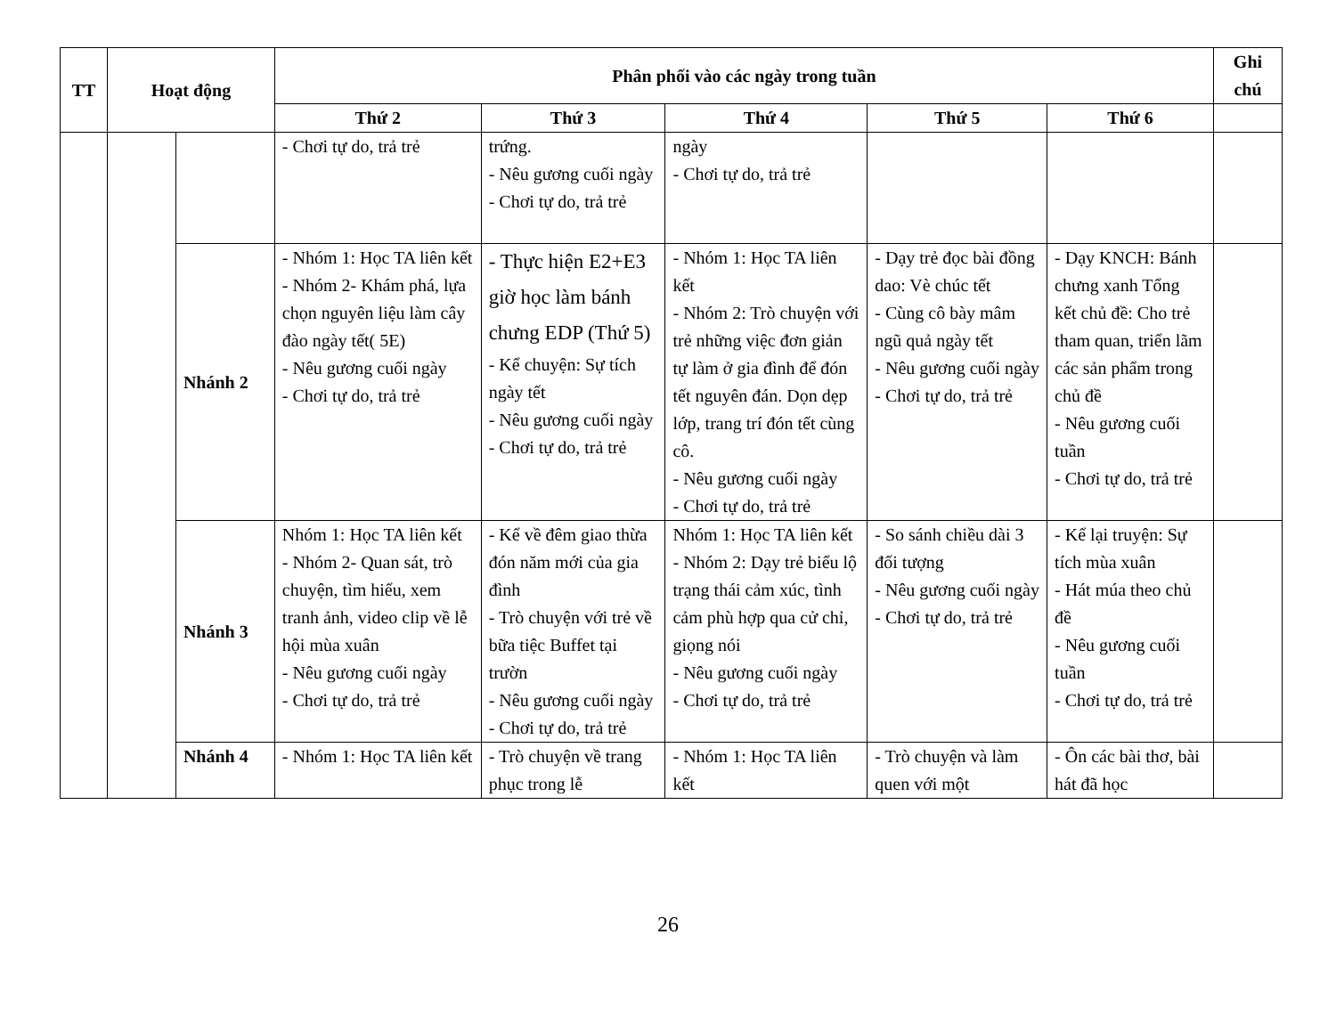| TT | Hoạt động | | Phân phối vào các ngày trong tuần | | | | | Ghi chú |
| --- | --- | --- | --- | --- | --- | --- | --- | --- |
| | | | Thứ 2 | Thứ 3 | Thứ 4 | Thứ 5 | Thứ 6 | |
| | | | - Chơi tự do, trả trẻ | trứng. - Nêu gương cuối ngày - Chơi tự do, trả trẻ | ngày - Chơi tự do, trả trẻ | | | |
| | | Nhánh 2 | - Nhóm 1: Học TA liên kết - Nhóm 2- Khám phá, lựa chọn nguyên liệu làm cây đào ngày tết( 5E) - Nêu gương cuối ngày - Chơi tự do, trả trẻ | - Thực hiện E2+E3 giờ học làm bánh chưng EDP (Thứ 5) - Kể chuyện: Sự tích ngày tết - Nêu gương cuối ngày - Chơi tự do, trả trẻ | - Nhóm 1: Học TA liên kết - Nhóm 2: Trò chuyện với trẻ những việc đơn giản tự làm ở gia đình để đón tết nguyên đán. Dọn dẹp lớp, trang trí đón tết cùng cô. - Nêu gương cuối ngày - Chơi tự do, trả trẻ | - Dạy trẻ đọc bài đồng dao: Vè chúc tết - Cùng cô bày mâm ngũ quả ngày tết - Nêu gương cuối ngày - Chơi tự do, trả trẻ | - Dạy KNCH: Bánh chưng xanh Tổng kết chủ đề: Cho trẻ tham quan, triển lãm các sản phẩm trong chủ đề - Nêu gương cuối tuần - Chơi tự do, trả trẻ | |
| | | Nhánh 3 | Nhóm 1: Học TA liên kết - Nhóm 2- Quan sát, trò chuyện, tìm hiểu, xem tranh ảnh, video clip về lễ hội mùa xuân - Nêu gương cuối ngày - Chơi tự do, trả trẻ | - Kể về đêm giao thừa đón năm mới của gia đình - Trò chuyện với trẻ về bữa tiệc Buffet tại trườn - Nêu gương cuối ngày - Chơi tự do, trả trẻ | Nhóm 1: Học TA liên kết - Nhóm 2: Dạy trẻ biểu lộ trạng thái cảm xúc, tình cảm phù hợp qua cử chỉ, giọng nói - Nêu gương cuối ngày - Chơi tự do, trả trẻ | - So sánh chiều dài 3 đối tượng - Nêu gương cuối ngày - Chơi tự do, trả trẻ | - Kể lại truyện: Sự tích mùa xuân - Hát múa theo chủ đề - Nêu gương cuối tuần - Chơi tự do, trả trẻ | |
| | | Nhánh 4 | - Nhóm 1: Học TA liên kết | - Trò chuyện về trang phục trong lễ | - Nhóm 1: Học TA liên kết | - Trò chuyện và làm quen với một | - Ôn các bài thơ, bài hát đã học | |
26